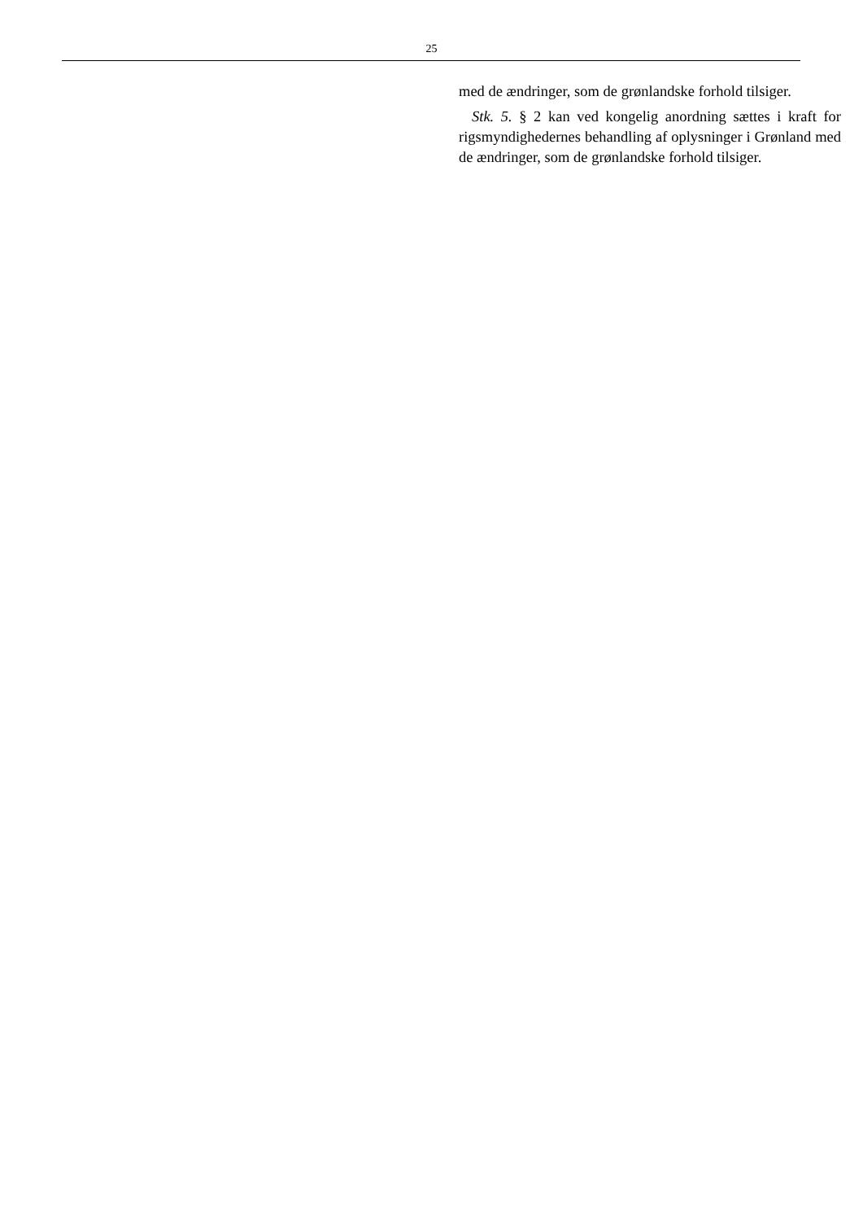25
med de ændringer, som de grønlandske forhold tilsiger.
Stk. 5. § 2 kan ved kongelig anordning sættes i kraft for rigsmyndighedernes behandling af oplysninger i Grønland med de ændringer, som de grønlandske forhold tilsiger.